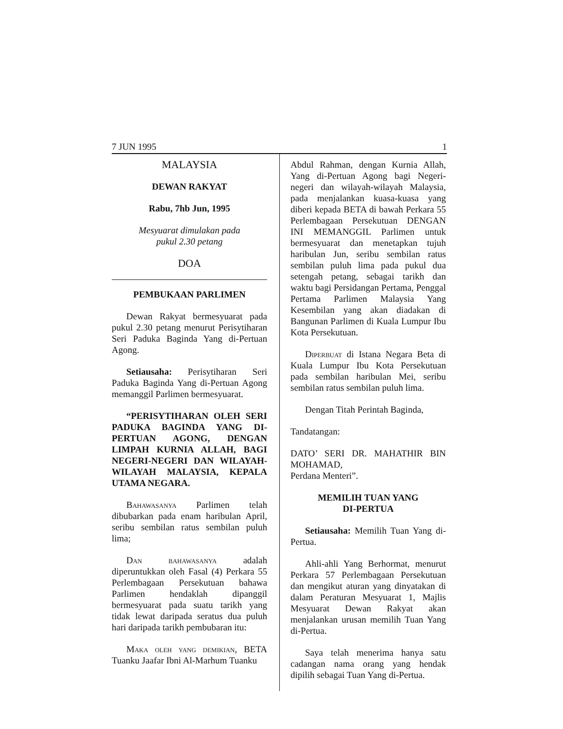7 JUN 1995 1
MALAYSIA
DEWAN RAKYAT
Rabu, 7hb Jun, 1995
Mesyuarat dimulakan pada
pukul 2.30 petang
DOA
PEMBUKAAN PARLIMEN
Dewan Rakyat bermesyuarat pada pukul 2.30 petang menurut Perisytiharan Seri Paduka Baginda Yang di-Pertuan Agong.
Setiausaha: Perisytiharan Seri Paduka Baginda Yang di-Pertuan Agong memanggil Parlimen bermesyuarat.
“PERISYTIHARAN OLEH SERI PADUKA BAGINDA YANG DI-PERTUAN AGONG, DENGAN LIMPAH KURNIA ALLAH, BAGI NEGERI-NEGERI DAN WILAYAH-WILAYAH MALAYSIA, KEPALA UTAMA NEGARA.
Bahawasanya Parlimen telah dibubarkan pada enam haribulan April, seribu sembilan ratus sembilan puluh lima;
Dan bahawasanya adalah diperuntukkan oleh Fasal (4) Perkara 55 Perlembagaan Persekutuan bahawa Parlimen hendaklah dipanggil bermesyuarat pada suatu tarikh yang tidak lewat daripada seratus dua puluh hari daripada tarikh pembubaran itu:
Maka oleh yang demikian, BETA Tuanku Jaafar Ibni Al-Marhum Tuanku
Abdul Rahman, dengan Kurnia Allah, Yang di-Pertuan Agong bagi Negeri-negeri dan wilayah-wilayah Malaysia, pada menjalankan kuasa-kuasa yang diberi kepada BETA di bawah Perkara 55 Perlembagaan Persekutuan DENGAN INI MEMANGGIL Parlimen untuk bermesyuarat dan menetapkan tujuh haribulan Jun, seribu sembilan ratus sembilan puluh lima pada pukul dua setengah petang, sebagai tarikh dan waktu bagi Persidangan Pertama, Penggal Pertama Parlimen Malaysia Yang Kesembilan yang akan diadakan di Bangunan Parlimen di Kuala Lumpur Ibu Kota Persekutuan.
Diperbuat di Istana Negara Beta di Kuala Lumpur Ibu Kota Persekutuan pada sembilan haribulan Mei, seribu sembilan ratus sembilan puluh lima.
Dengan Titah Perintah Baginda,
Tandatangan:
DATO’ SERI DR. MAHATHIR BIN MOHAMAD,
Perdana Menteri”.
MEMILIH TUAN YANG
DI-PERTUA
Setiausaha: Memilih Tuan Yang di-Pertua.
Ahli-ahli Yang Berhormat, menurut Perkara 57 Perlembagaan Persekutuan dan mengikut aturan yang dinyatakan di dalam Peraturan Mesyuarat 1, Majlis Mesyuarat Dewan Rakyat akan menjalankan urusan memilih Tuan Yang di-Pertua.
Saya telah menerima hanya satu cadangan nama orang yang hendak dipilih sebagai Tuan Yang di-Pertua.